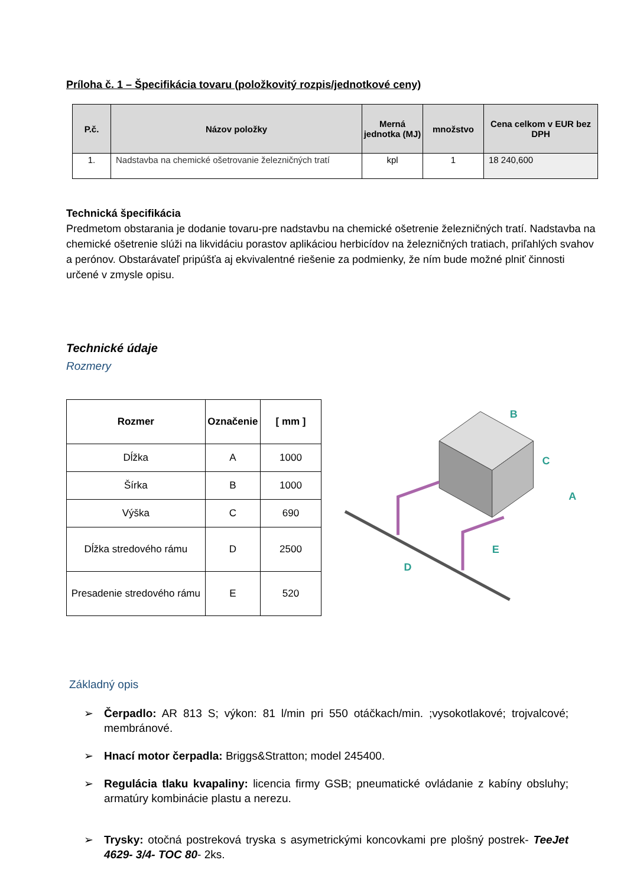Príloha č. 1 – Špecifikácia tovaru (položkovitý rozpis/jednotkové ceny)
| P.č. | Názov položky | Merná jednotka (MJ) | množstvo | Cena celkom v EUR bez DPH |
| --- | --- | --- | --- | --- |
| 1. | Nadstavba na chemické ošetrovanie železničných tratí | kpl | 1 | 18 240,600 |
Technická špecifikácia
Predmetom obstarania je dodanie tovaru-pre nadstavbu na chemické ošetrenie železničných tratí. Nadstavba na chemické ošetrenie slúži na likvidáciu porastov aplikáciou herbicídov na železničných tratiach, priľahlých svahov a perónov. Obstarávateľ pripúšťa aj ekvivalentné riešenie za podmienky, že ním bude možné plniť činnosti určené v zmysle opisu.
Technické údaje
Rozmery
| Rozmer | Označenie | [ mm ] |
| --- | --- | --- |
| Dĺžka | A | 1000 |
| Šírka | B | 1000 |
| Výška | C | 690 |
| Dĺžka stredového rámu | D | 2500 |
| Presadenie stredového rámu | E | 520 |
B
C
A
E
D
Základný opis
➢ Čerpadlo: AR 813 S; výkon: 81 l/min pri 550 otáčkach/min. ;vysokotlakové; trojvalcové; membránové.
➢ Hnací motor čerpadla: Briggs&Stratton; model 245400.
➢ Regulácia tlaku kvapaliny: licencia firmy GSB; pneumatické ovládanie z kabíny obsluhy; armatúry kombinácie plastu a nerezu.
➢ Trysky: otočná postreková tryska s asymetrickými koncovkami pre plošný postrek- TeeJet 4629- 3/4- TOC 80- 2ks.